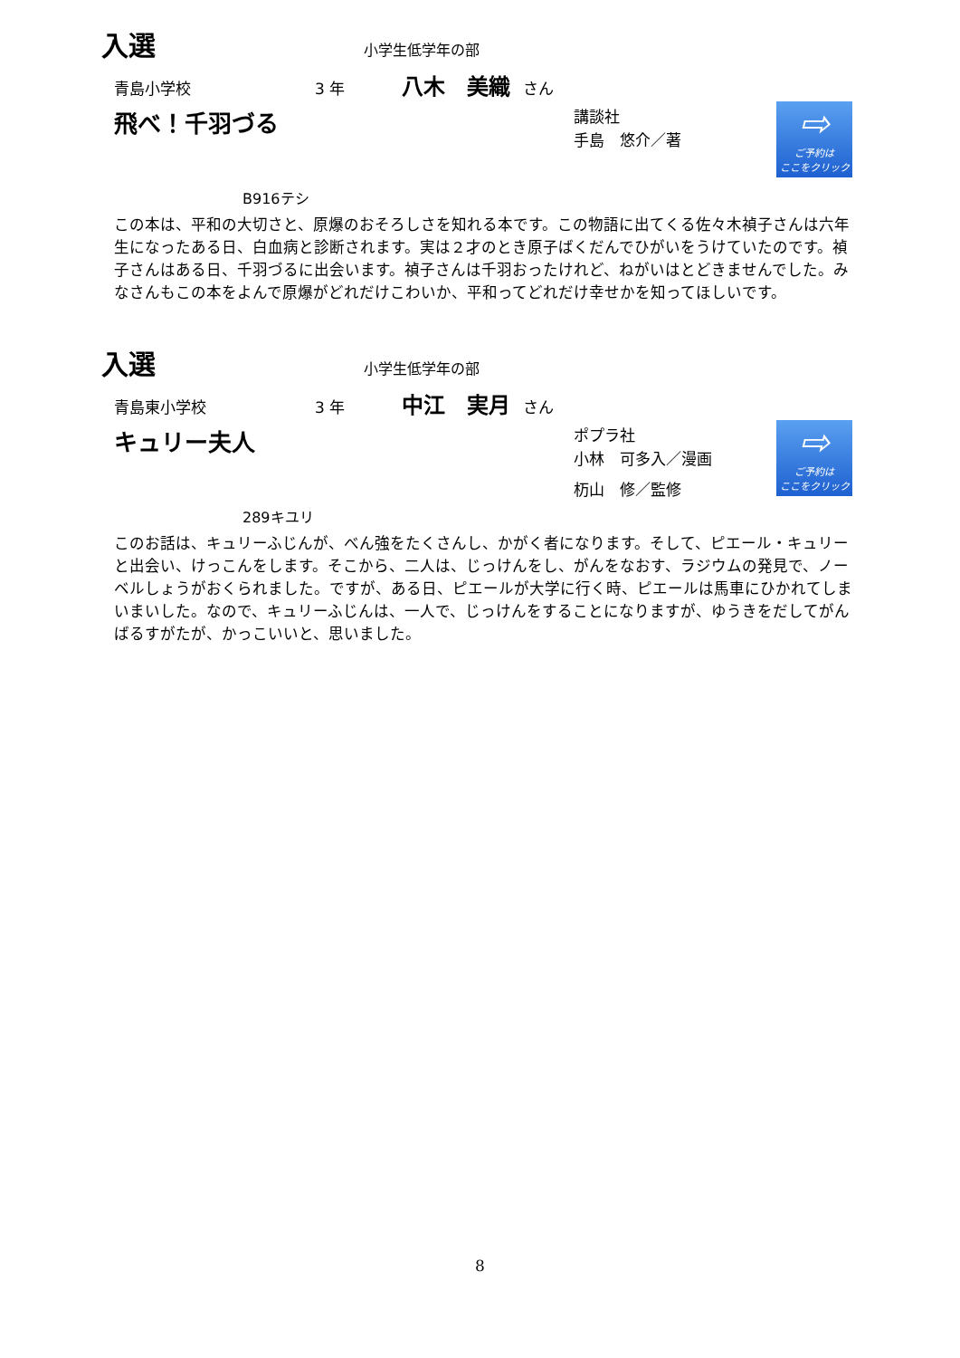入選
小学生低学年の部
青島小学校 3 年 八木　美織 さん
飛べ！千羽づる
講談社
手島　悠介／著
B916テシ
⇨
ご予約は
ここをクリック
この本は、平和の大切さと、原爆のおそろしさを知れる本です。この物語に出てくる佐々木禎子さんは六年生になったある日、白血病と診断されます。実は２才のとき原子ばくだんでひがいをうけていたのです。禎子さんはある日、千羽づるに出会います。禎子さんは千羽おったけれど、ねがいはとどきませんでした。みなさんもこの本をよんで原爆がどれだけこわいか、平和ってどれだけ幸せかを知ってほしいです。
入選
小学生低学年の部
青島東小学校 3 年 中江　実月 さん
キュリー夫人
ポプラ社
小林　可多入／漫画
杤山　修／監修
289キユリ
⇨
ご予約は
ここをクリック
このお話は、キュリーふじんが、べん強をたくさんし、かがく者になります。そして、ピエール・キュリーと出会い、けっこんをします。そこから、二人は、じっけんをし、がんをなおす、ラジウムの発見で、ノーベルしょうがおくられました。ですが、ある日、ピエールが大学に行く時、ピエールは馬車にひかれてしまいまいした。なので、キュリーふじんは、一人で、じっけんをすることになりますが、ゆうきをだしてがんばるすがたが、かっこいいと、思いました。
8